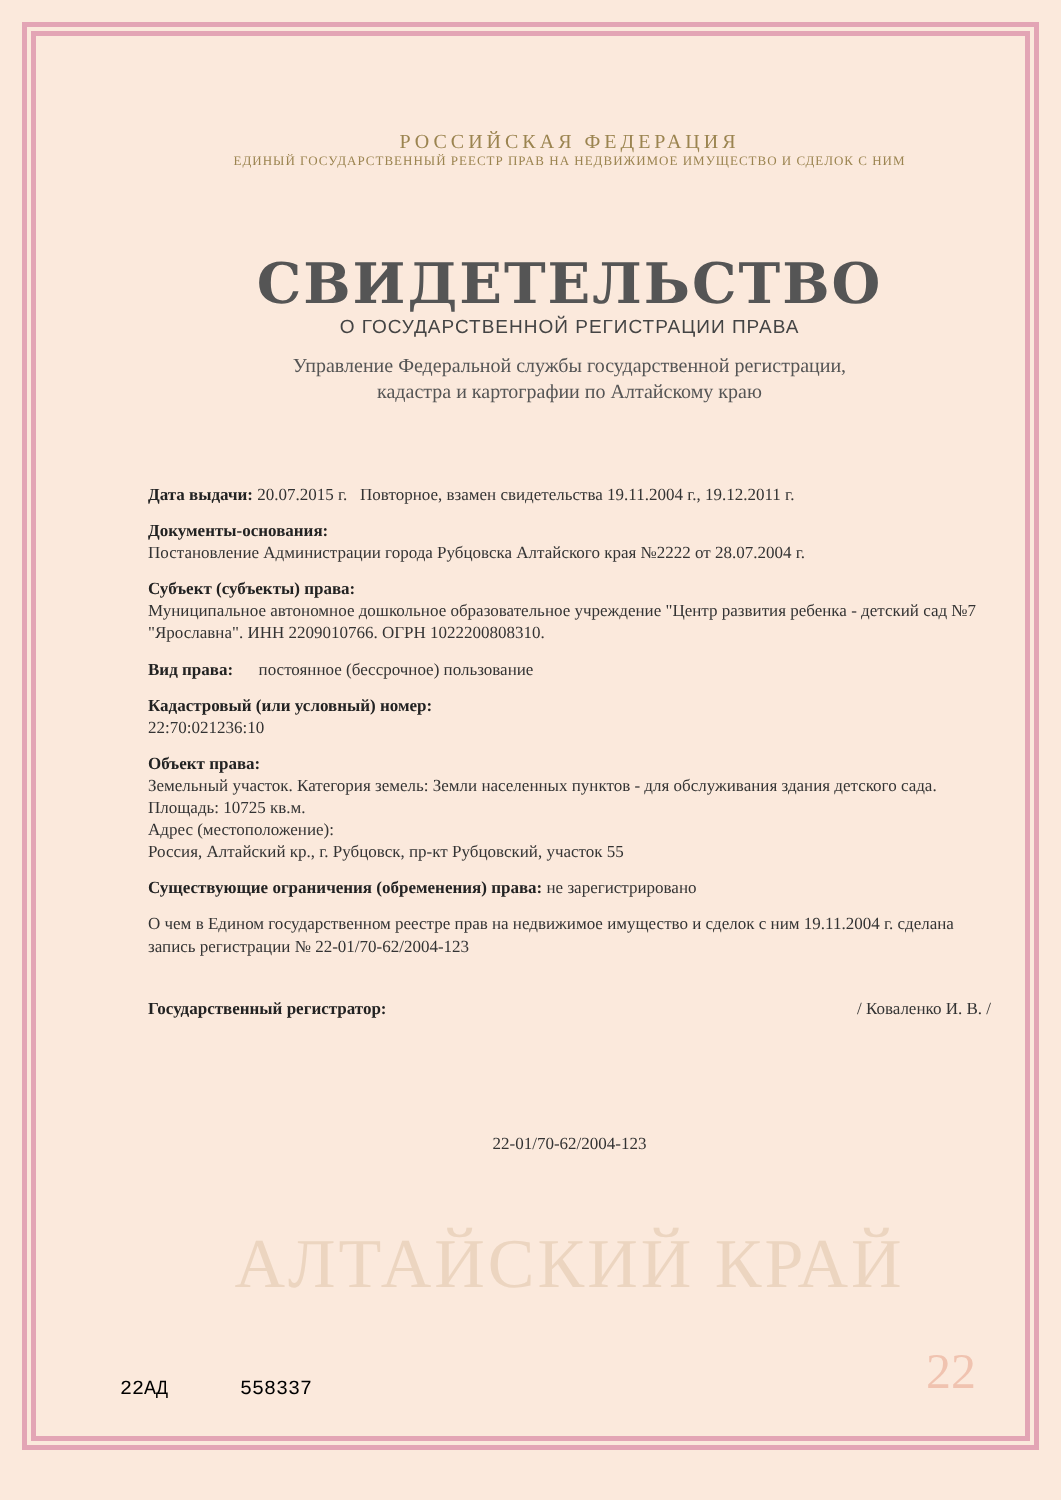РОССИЙСКАЯ ФЕДЕРАЦИЯ
ЕДИНЫЙ ГОСУДАРСТВЕННЫЙ РЕЕСТР ПРАВ НА НЕДВИЖИМОЕ ИМУЩЕСТВО И СДЕЛОК С НИМ
СВИДЕТЕЛЬСТВО
О ГОСУДАРСТВЕННОЙ РЕГИСТРАЦИИ ПРАВА
Управление Федеральной службы государственной регистрации,
кадастра и картографии по Алтайскому краю
Дата выдачи: 20.07.2015 г. Повторное, взамен свидетельства 19.11.2004 г., 19.12.2011 г.
Документы-основания:
Постановление Администрации города Рубцовска Алтайского края №2222 от 28.07.2004 г.
Субъект (субъекты) права:
Муниципальное автономное дошкольное образовательное учреждение "Центр развития ребенка - детский сад №7 "Ярославна". ИНН 2209010766. ОГРН 1022200808310.
Вид права: постоянное (бессрочное) пользование
Кадастровый (или условный) номер:
22:70:021236:10
Объект права:
Земельный участок. Категория земель: Земли населенных пунктов - для обслуживания здания детского сада. Площадь: 10725 кв.м.
Адрес (местоположение):
Россия, Алтайский кр., г. Рубцовск, пр-кт Рубцовский, участок 55
Существующие ограничения (обременения) права: не зарегистрировано
О чем в Едином государственном реестре прав на недвижимое имущество и сделок с ним 19.11.2004 г. сделана запись регистрации № 22-01/70-62/2004-123
Государственный регистратор: / Коваленко И. В. /
22-01/70-62/2004-123
АЛТАЙСКИЙ КРАЙ
22АД 558337 22